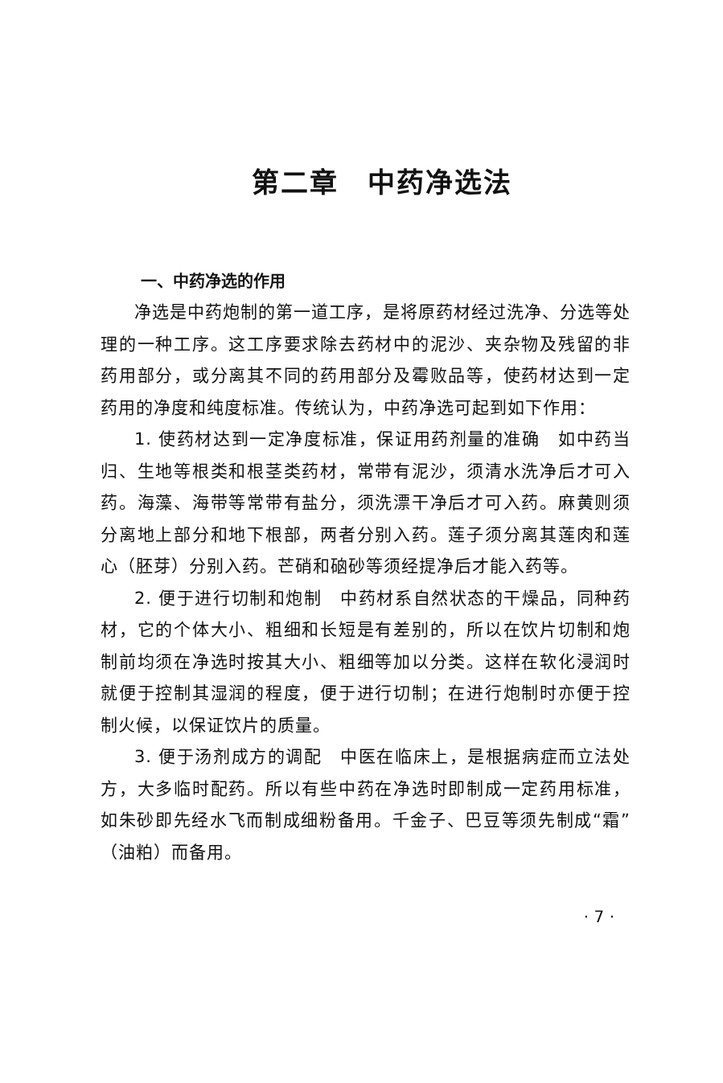第二章　中药净选法
一、中药净选的作用
净选是中药炮制的第一道工序，是将原药材经过洗净、分选等处理的一种工序。这工序要求除去药材中的泥沙、夹杂物及残留的非药用部分，或分离其不同的药用部分及霉败品等，使药材达到一定药用的净度和纯度标准。传统认为，中药净选可起到如下作用：
1. 使药材达到一定净度标准，保证用药剂量的准确　如中药当归、生地等根类和根茎类药材，常带有泥沙，须清水洗净后才可入药。海藻、海带等常带有盐分，须洗漂干净后才可入药。麻黄则须分离地上部分和地下根部，两者分别入药。莲子须分离其莲肉和莲心（胚芽）分别入药。芒硝和硇砂等须经提净后才能入药等。
2. 便于进行切制和炮制　中药材系自然状态的干燥品，同种药材，它的个体大小、粗细和长短是有差别的，所以在饮片切制和炮制前均须在净选时按其大小、粗细等加以分类。这样在软化浸润时就便于控制其湿润的程度，便于进行切制；在进行炮制时亦便于控制火候，以保证饮片的质量。
3. 便于汤剂成方的调配　中医在临床上，是根据病症而立法处方，大多临时配药。所以有些中药在净选时即制成一定药用标准，如朱砂即先经水飞而制成细粉备用。千金子、巴豆等须先制成“霜”（油粕）而备用。
· 7 ·